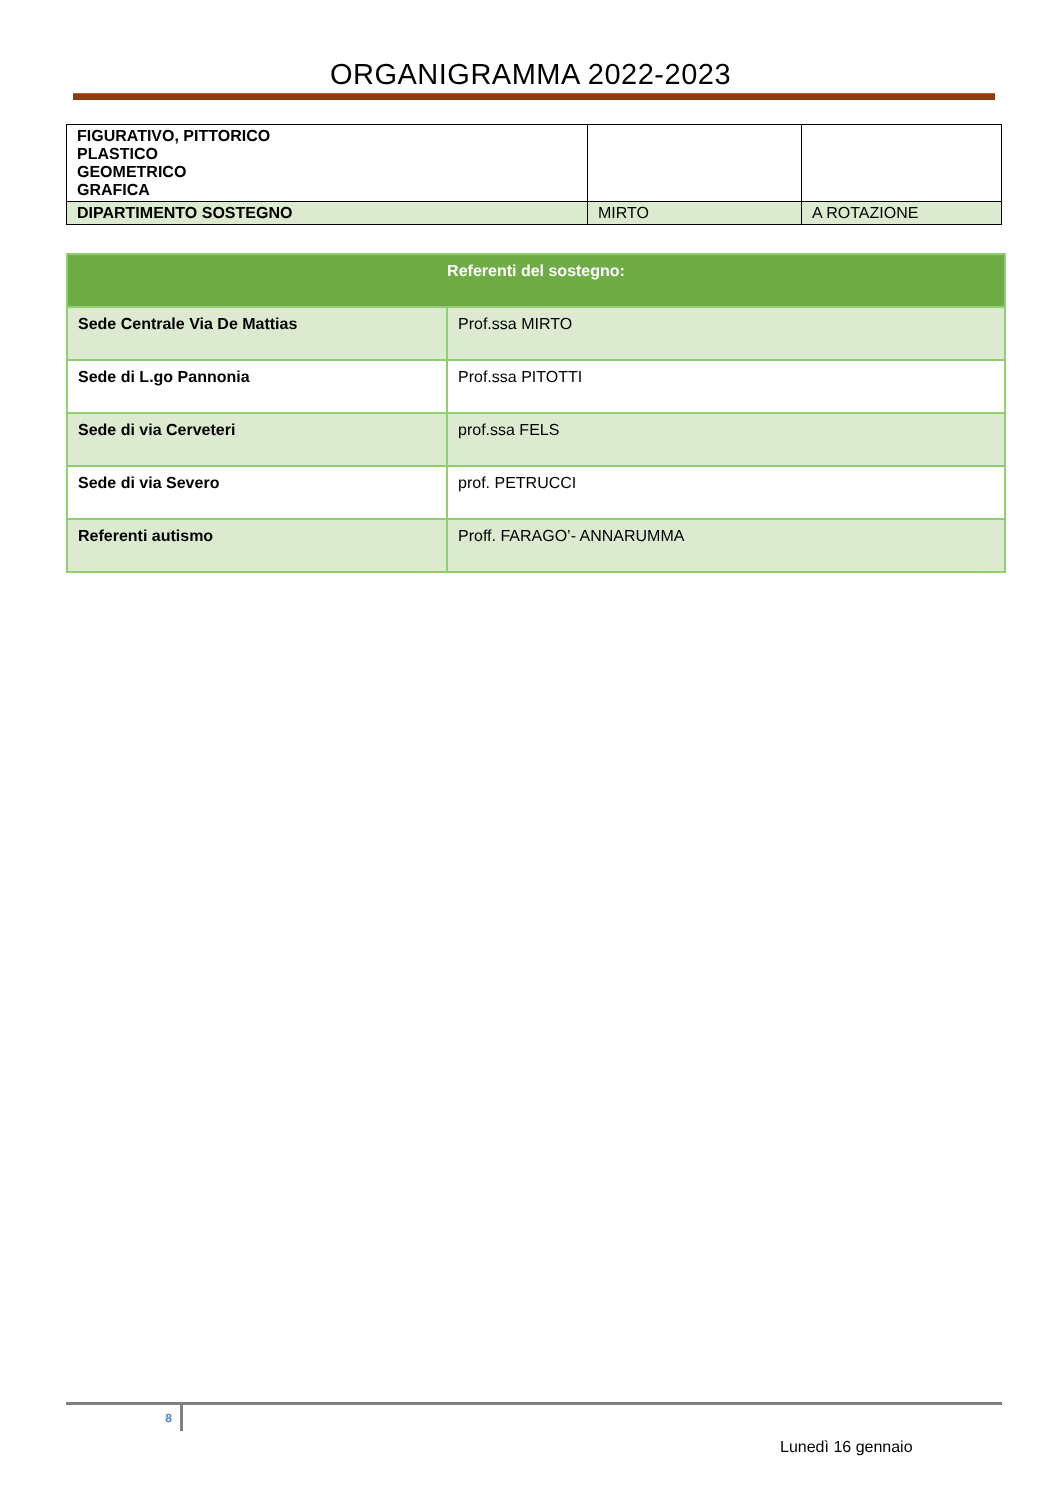ORGANIGRAMMA 2022-2023
| FIGURATIVO, PITTORICO PLASTICO GEOMETRICO GRAFICA | | |
| DIPARTIMENTO SOSTEGNO | MIRTO | A ROTAZIONE |
| Referenti del sostegno: | |
| --- | --- |
| Sede Centrale Via De Mattias | Prof.ssa MIRTO |
| Sede di L.go Pannonia | Prof.ssa PITOTTI |
| Sede di via Cerveteri | prof.ssa FELS |
| Sede di via Severo | prof. PETRUCCI |
| Referenti autismo | Proff. FARAGO’- ANNARUMMA |
8
Lunedì 16 gennaio